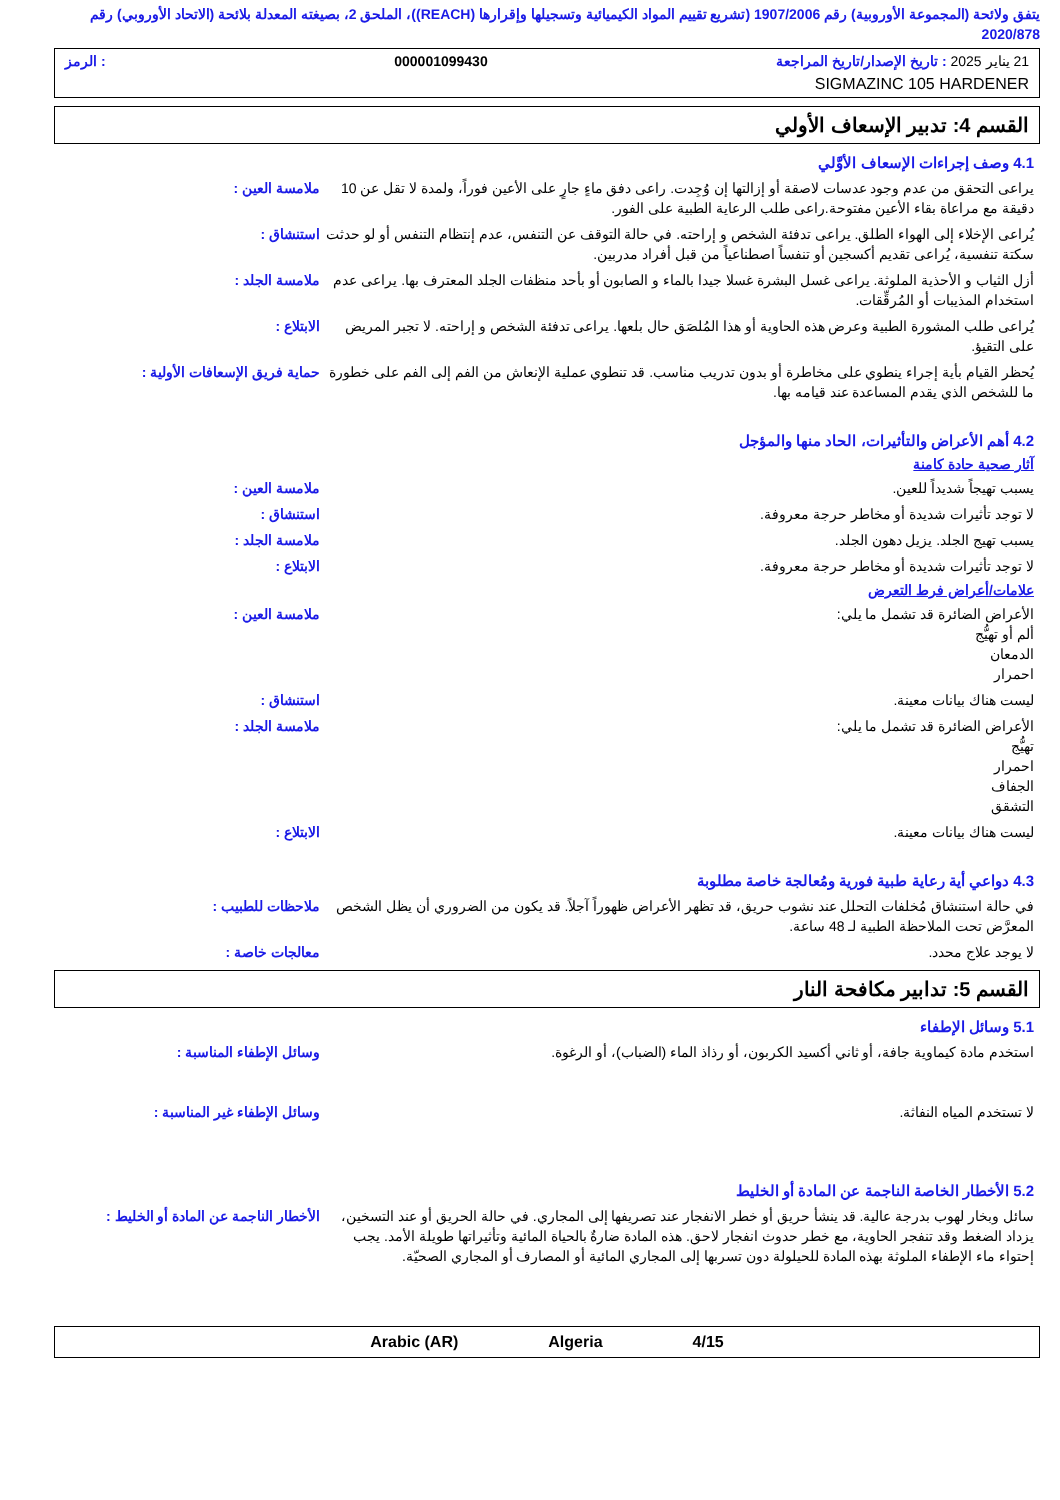يتفق ولائحة (المجموعة الأوروبية) رقم 1907/2006 (تشريع تقييم المواد الكيميائية وتسجيلها وإقرارها (REACH))، الملحق 2، بصيغته المعدلة بلائحة (الاتحاد الأوروبي) رقم 2020/878
21 يناير 2025 : تاريخ الإصدار/تاريخ المراجعة 000001099430: الرمز
SIGMAZINC 105 HARDENER
القسم 4: تدبير الإسعاف الأولي
4.1 وصف إجراءات الإسعاف الأوَّلي
ملامسة العين : يراعى التحقق من عدم وجود عدسات لاصقة أو إزالتها إن وُجِدت. راعى دفق ماءٍ جارٍ على الأعين فوراً، ولمدة لا تقل عن 10 دقيقة مع مراعاة بقاء الأعين مفتوحة.راعى طلب الرعاية الطبية على الفور.
استنشاق : يُراعى الإخلاء إلى الهواء الطلق. يراعى تدفئة الشخص و إراحته. في حالة التوقف عن التنفس، عدم إنتظام التنفس أو لو حدثت سكتة تنفسية، يُراعى تقديم أكسجين أو تنفساً اصطناعياً من قبل أفراد مدربين.
ملامسة الجلد : أزل الثياب و الأحذية الملوثة. يراعى غسل البشرة غسلا جيدا بالماء و الصابون أو بأحد منظفات الجلد المعترف بها. يراعى عدم استخدام المذيبات أو المُرقِّقات.
الابتلاع : يُراعى طلب المشورة الطبية وعرض هذه الحاوية أو هذا المُلصَق حال بلعها. يراعى تدفئة الشخص و إراحته. لا تجبر المريض على التقيؤ.
حماية فريق الإسعافات الأولية :
يُحظر القيام بأية إجراء ينطوي على مخاطرة أو بدون تدريب مناسب. قد تنطوي عملية الإنعاش من الفم إلى الفم على خطورة ما للشخص الذي يقدم المساعدة عند قيامه بها.
4.2 أهم الأعراض والتأثيرات، الحاد منها والمؤجل
آثار صحية حادة كامنة
ملامسة العين : يسبب تهيجاً شديداً للعين.
استنشاق : لا توجد تأثيرات شديدة أو مخاطر حرجة معروفة.
ملامسة الجلد : يسبب تهيج الجلد. يزيل دهون الجلد.
الابتلاع : لا توجد تأثيرات شديدة أو مخاطر حرجة معروفة.
علامات/أعراض فرط التعرض
ملامسة العين : الأعراض الضائرة قد تشمل ما يلي:
ألم أو تهيُّج
الدمعان
احمرار
استنشاق : ليست هناك بيانات معينة.
ملامسة الجلد : الأعراض الضائرة قد تشمل ما يلي:
تهيُّج
احمرار
الجفاف
التشقق
الابتلاع : ليست هناك بيانات معينة.
4.3 دواعي أية رعاية طبية فورية ومُعالجة خاصة مطلوبة
ملاحظات للطبيب : في حالة استنشاق مُخلفات التحلل عند نشوب حريق، قد تظهر الأعراض ظهوراً آجلاً. قد يكون من الضروري أن يظل الشخص المعرَّض تحت الملاحظة الطبية لـ 48 ساعة.
معالجات خاصة : لا يوجد علاج محدد.
القسم 5: تدابير مكافحة النار
5.1 وسائل الإطفاء
وسائل الإطفاء المناسبة : استخدم مادة كيماوية جافة، أو ثاني أكسيد الكربون، أو رذاذ الماء (الضباب)، أو الرغوة.
وسائل الإطفاء غير المناسبة : لا تستخدم المياه النفاثة.
5.2 الأخطار الخاصة الناجمة عن المادة أو الخليط
الأخطار الناجمة عن المادة أو الخليط :
سائل وبخار لهوب بدرجة عالية. قد ينشأ حريق أو خطر الانفجار عند تصريفها إلى المجاري. في حالة الحريق أو عند التسخين، يزداد الضغط وقد تنفجر الحاوية، مع خطر حدوث انفجار لاحق. هذه المادة ضارةٌ بالحياة المائية وتأثيراتها طويلة الأمد. يجب إحتواء ماء الإطفاء الملوثة بهذه المادة للحيلولة دون تسربها إلى المجاري المائية أو المصارف أو المجاري الصحيّة.
Arabic (AR) Algeria 4/15